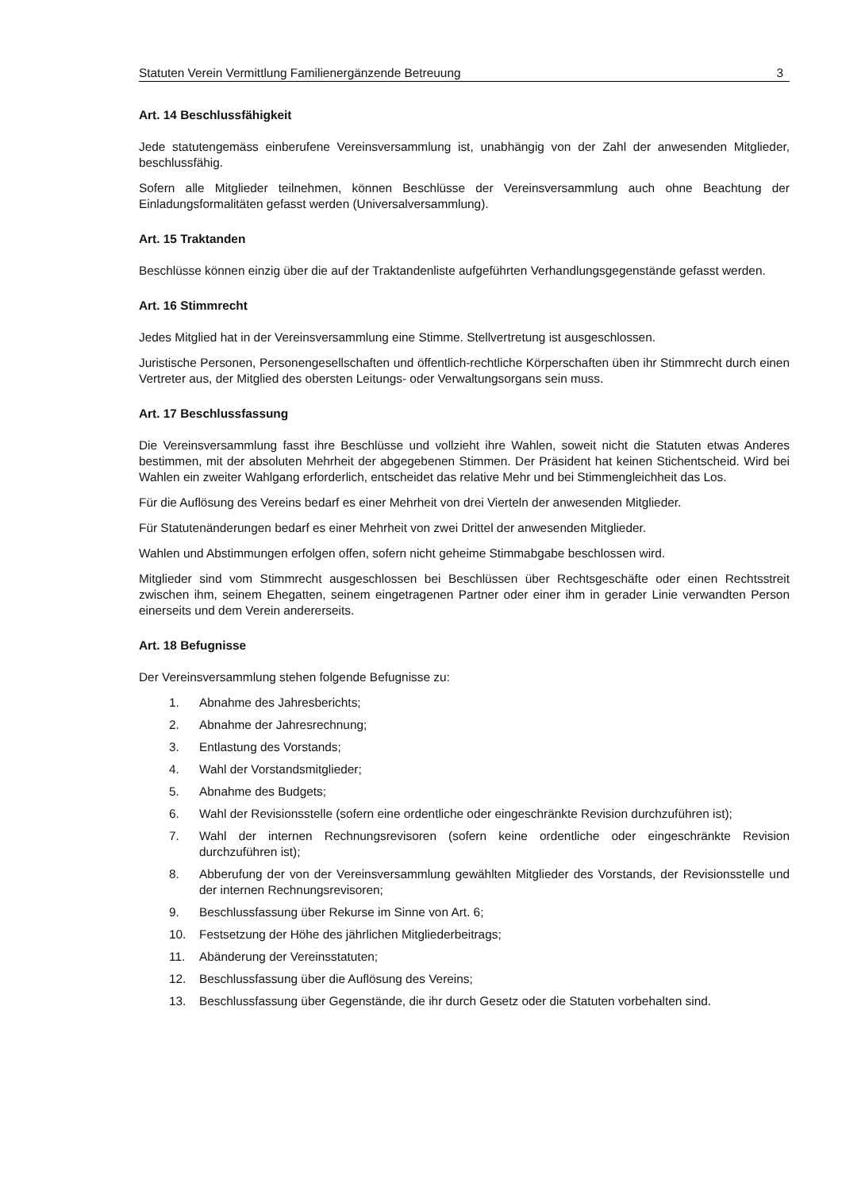Statuten Verein Vermittlung Familienergänzende Betreuung 3
Art. 14 Beschlussfähigkeit
Jede statutengemäss einberufene Vereinsversammlung ist, unabhängig von der Zahl der anwesenden Mitglieder, beschlussfähig.
Sofern alle Mitglieder teilnehmen, können Beschlüsse der Vereinsversammlung auch ohne Beachtung der Einladungsformalitäten gefasst werden (Universalversammlung).
Art. 15 Traktanden
Beschlüsse können einzig über die auf der Traktandenliste aufgeführten Verhandlungsgegenstände gefasst werden.
Art. 16 Stimmrecht
Jedes Mitglied hat in der Vereinsversammlung eine Stimme. Stellvertretung ist ausgeschlossen.
Juristische Personen, Personengesellschaften und öffentlich-rechtliche Körperschaften üben ihr Stimmrecht durch einen Vertreter aus, der Mitglied des obersten Leitungs- oder Verwaltungsorgans sein muss.
Art. 17 Beschlussfassung
Die Vereinsversammlung fasst ihre Beschlüsse und vollzieht ihre Wahlen, soweit nicht die Statuten etwas Anderes bestimmen, mit der absoluten Mehrheit der abgegebenen Stimmen. Der Präsident hat keinen Stichentscheid. Wird bei Wahlen ein zweiter Wahlgang erforderlich, entscheidet das relative Mehr und bei Stimmengleichheit das Los.
Für die Auflösung des Vereins bedarf es einer Mehrheit von drei Vierteln der anwesenden Mitglieder.
Für Statutenänderungen bedarf es einer Mehrheit von zwei Drittel der anwesenden Mitglieder.
Wahlen und Abstimmungen erfolgen offen, sofern nicht geheime Stimmabgabe beschlossen wird.
Mitglieder sind vom Stimmrecht ausgeschlossen bei Beschlüssen über Rechtsgeschäfte oder einen Rechtsstreit zwischen ihm, seinem Ehegatten, seinem eingetragenen Partner oder einer ihm in gerader Linie verwandten Person einerseits und dem Verein andererseits.
Art. 18 Befugnisse
Der Vereinsversammlung stehen folgende Befugnisse zu:
1. Abnahme des Jahresberichts;
2. Abnahme der Jahresrechnung;
3. Entlastung des Vorstands;
4. Wahl der Vorstandsmitglieder;
5. Abnahme des Budgets;
6. Wahl der Revisionsstelle (sofern eine ordentliche oder eingeschränkte Revision durchzuführen ist);
7. Wahl der internen Rechnungsrevisoren (sofern keine ordentliche oder eingeschränkte Revision durchzuführen ist);
8. Abberufung der von der Vereinsversammlung gewählten Mitglieder des Vorstands, der Revisionsstelle und der internen Rechnungsrevisoren;
9. Beschlussfassung über Rekurse im Sinne von Art. 6;
10. Festsetzung der Höhe des jährlichen Mitgliederbeitrags;
11. Abänderung der Vereinsstatuten;
12. Beschlussfassung über die Auflösung des Vereins;
13. Beschlussfassung über Gegenstände, die ihr durch Gesetz oder die Statuten vorbehalten sind.